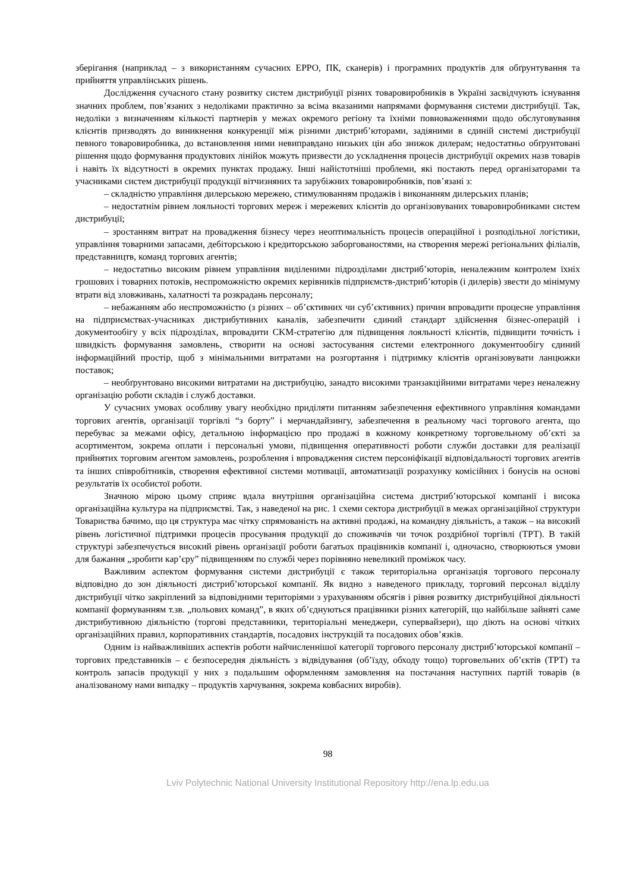зберігання (наприклад – з використанням сучасних ЕРРО, ПК, сканерів) і програмних продуктів для обґрунтування та прийняття управлінських рішень.
Дослідження сучасного стану розвитку систем дистрибуції різних товаровиробників в Україні засвідчують існування значних проблем, пов’язаних з недоліками практично за всіма вказаними напрямами формування системи дистрибуції. Так, недоліки з визначенням кількості партнерів у межах окремого регіону та їхніми повноваженнями щодо обслуговування клієнтів призводять до виникнення конкуренції між різними дистриб’юторами, задіяними в єдиній системі дистрибуції певного товаровиробника, до встановлення ними невиправдано низьких цін або знижок дилерам; недостатньо обґрунтовані рішення щодо формування продуктових лінійок можуть призвести до ускладнення процесів дистрибуції окремих назв товарів і навіть їх відсутності в окремих пунктах продажу. Інші найістотніші проблеми, які постають перед організаторами та учасниками систем дистрибуції продукції вітчизняних та зарубіжних товаровиробників, пов’язані з:
– складністю управління дилерською мережею, стимулюванням продажів і виконанням дилерських планів;
– недостатнім рівнем лояльності торгових мереж і мережевих клієнтів до організовуваних товаровиробниками систем дистрибуції;
– зростанням витрат на провадження бізнесу через неоптимальність процесів операційної і розподільної логістики, управління товарними запасами, дебіторською і кредиторською заборгованостями, на створення мережі регіональних філіалів, представництв, команд торгових агентів;
– недостатньо високим рівнем управління виділеними підрозділами дистриб’юторів, неналежним контролем їхніх грошових і товарних потоків, неспроможністю окремих керівників підприємств-дистриб’юторів (і дилерів) звести до мінімуму втрати від зловживань, халатності та розкрадань персоналу;
– небажанням або неспроможністю (з різних – об’єктивних чи суб’єктивних) причин впровадити процесне управління на підприємствах-учасниках дистрибутивних каналів, забезпечити єдиний стандарт здійснення бізнес-операцій і документообігу у всіх підрозділах, впровадити CKM-стратегію для підвищення лояльності клієнтів, підвищити точність і швидкість формування замовлень, створити на основі застосування системи електронного документообігу єдиний інформаційний простір, щоб з мінімальними витратами на розгортання і підтримку клієнтів організовувати ланцюжки поставок;
– необґрунтовано високими витратами на дистрибуцію, занадто високими транзакційними витратами через неналежну організацію роботи складів і служб доставки.
У сучасних умовах особливу увагу необхідно приділяти питанням забезпечення ефективного управління командами торгових агентів, організації торгівлі “з борту” і мерчандайзингу, забезпечення в реальному часі торгового агента, що перебуває за межами офісу, детальною інформацією про продажі в кожному конкретному торговельному об’єкті за асортиментом, зокрема оплати і персональні умови, підвищення оперативності роботи служби доставки для реалізації прийнятих торговим агентом замовлень, розроблення і впровадження систем персоніфікації відповідальності торгових агентів та інших співробітників, створення ефективної системи мотивації, автоматизації розрахунку комісійних і бонусів на основі результатів їх особистої роботи.
Значною мірою цьому сприяє вдала внутрішня організаційна система дистриб’юторської компанії і висока організаційна культура на підприємстві. Так, з наведеної на рис. 1 схеми сектора дистрибуції в межах організаційної структури Товариства бачимо, що ця структура має чітку спрямованість на активні продажі, на командну діяльність, а також – на високий рівень логістичної підтримки процесів просування продукції до споживачів чи точок роздрібної торгівлі (ТРТ). В такій структурі забезпечується високий рівень організації роботи багатьох працівників компанії і, одночасно, створюються умови для бажання „зробити кар’єру” підвищенням по службі через порівняно невеликий проміжок часу.
Важливим аспектом формування системи дистрибуції є також територіальна організація торгового персоналу відповідно до зон діяльності дистриб’юторської компанії. Як видно з наведеного прикладу, торговий персонал відділу дистрибуції чітко закріплений за відповідними територіями з урахуванням обсягів і рівня розвитку дистрибуційної діяльності компанії формуванням т.зв. „польових команд”, в яких об’єднуються працівники різних категорій, що найбільше зайняті саме дистрибутивною діяльністю (торгові представники, територіальні менеджери, супервайзери), що діють на основі чітких організаційних правил, корпоративних стандартів, посадових інструкцій та посадових обов’язків.
Одним із найважливіших аспектів роботи найчисленнішої категорії торгового персоналу дистриб’юторської компанії – торгових представників – є безпосередня діяльність з відвідування (об’їзду, обходу тощо) торговельних об’єктів (ТРТ) та контроль запасів продукції у них з подальшим оформленням замовлення на постачання наступних партій товарів (в аналізованому нами випадку – продуктів харчування, зокрема ковбасних виробів).
98
Lviv Polytechnic National University Institutional Repository http://ena.lp.edu.ua